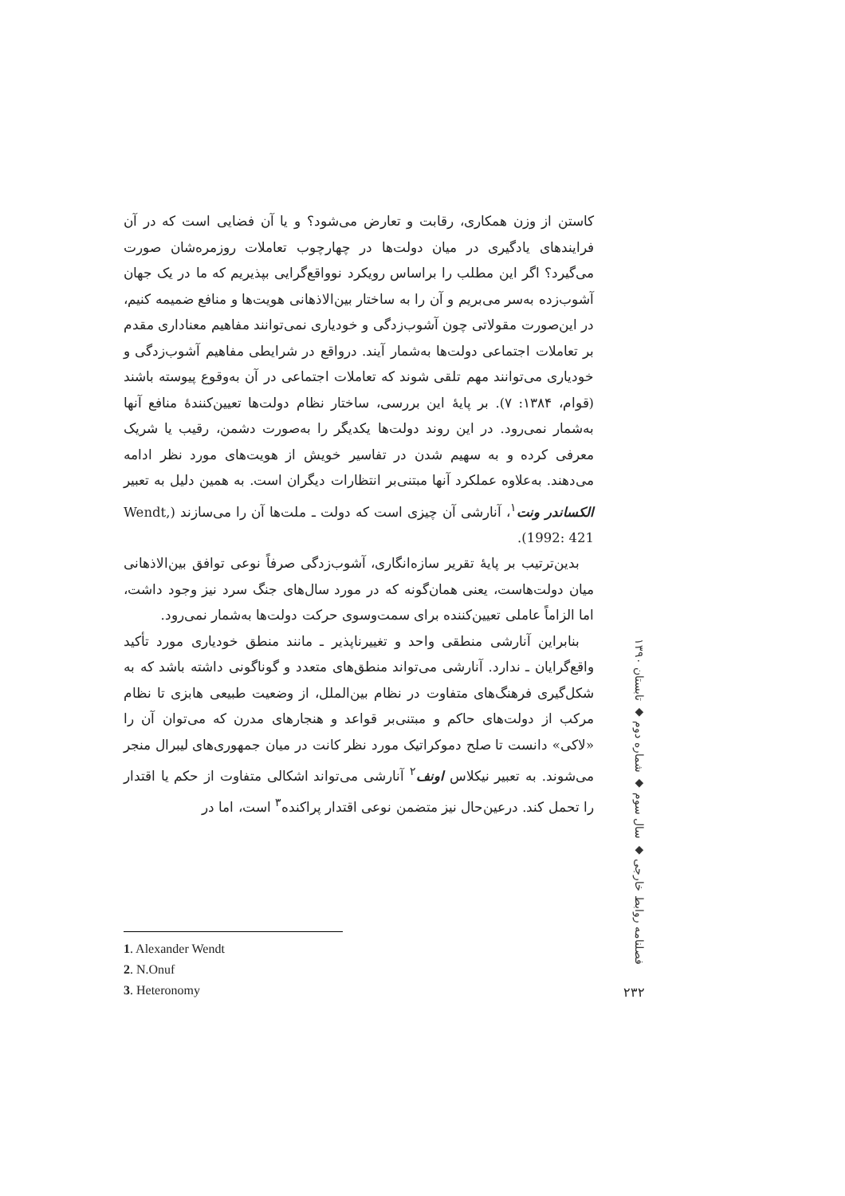کاستن از وزن همکاری، رقابت و تعارض می‌شود؟ و یا آن فضایی است که در آن فرایندهای یادگیری در میان دولت‌ها در چهارچوب تعاملات روزمره‌شان صورت می‌گیرد؟ اگر این مطلب را براساس رویکرد نوواقع‌گرایی بپذیریم که ما در یک جهان آشوب‌زده به‌سر می‌بریم و آن را به ساختار بین‌الاذهانی هویت‌ها و منافع ضمیمه کنیم، در این‌صورت مقولاتی چون آشوب‌زدگی و خودیاری نمی‌توانند مفاهیم معناداری مقدم بر تعاملات اجتماعی دولت‌ها به‌شمار آیند. درواقع در شرایطی مفاهیم آشوب‌زدگی و خودیاری می‌توانند مهم تلقی شوند که تعاملات اجتماعی در آن به‌وقوع پیوسته باشند (قوام، ۱۳۸۴: ۷). بر پایهٔ این بررسی، ساختار نظام دولت‌ها تعیین‌کنندهٔ منافع آنها به‌شمار نمی‌رود. در این روند دولت‌ها یکدیگر را به‌صورت دشمن، رقیب یا شریک معرفی کرده و به سهیم شدن در تفاسیر خویش از هویت‌های مورد نظر ادامه می‌دهند. به‌علاوه عملکرد آنها مبتنی‌بر انتظارات دیگران است. به همین دلیل به تعبیر الکساندر ونت<sup>۱</sup>، آنارشی آن چیزی است که دولت ـ ملت‌ها آن را می‌سازند (Wendt, 1992: 421).
بدین‌ترتیب بر پایهٔ تقریر سازه‌انگاری، آشوب‌زدگی صرفاً نوعی توافق بین‌الاذهانی میان دولت‌هاست، یعنی همان‌گونه که در مورد سال‌های جنگ سرد نیز وجود داشت، اما الزاماً عاملی تعیین‌کننده برای سمت‌وسوی حرکت دولت‌ها به‌شمار نمی‌رود.
بنابراین آنارشی منطقی واحد و تغییرناپذیر ـ مانند منطق خودیاری مورد تأکید واقع‌گرایان ـ ندارد. آنارشی می‌تواند منطق‌های متعدد و گوناگونی داشته باشد که به شکل‌گیری فرهنگ‌های متفاوت در نظام بین‌الملل، از وضعیت طبیعی هابزی تا نظام مرکب از دولت‌های حاکم و مبتنی‌بر قواعد و هنجارهای مدرن که می‌توان آن را «لاکی» دانست تا صلح دموکراتیک مورد نظر کانت در میان جمهوری‌های لیبرال منجر می‌شوند. به تعبیر نیکلاس اونف<sup>۲</sup> آنارشی می‌تواند اشکالی متفاوت از حکم یا اقتدار را تحمل کند. درعین‌حال نیز متضمن نوعی اقتدار پراکنده<sup>۳</sup> است، اما در
فصلنامه روابط خارجی ◆ سال سوم ◆ شماره دوم ◆ تابستان ۱۳۹۰
۲۳۲
1. Alexander Wendt
2. N.Onuf
3. Heteronomy